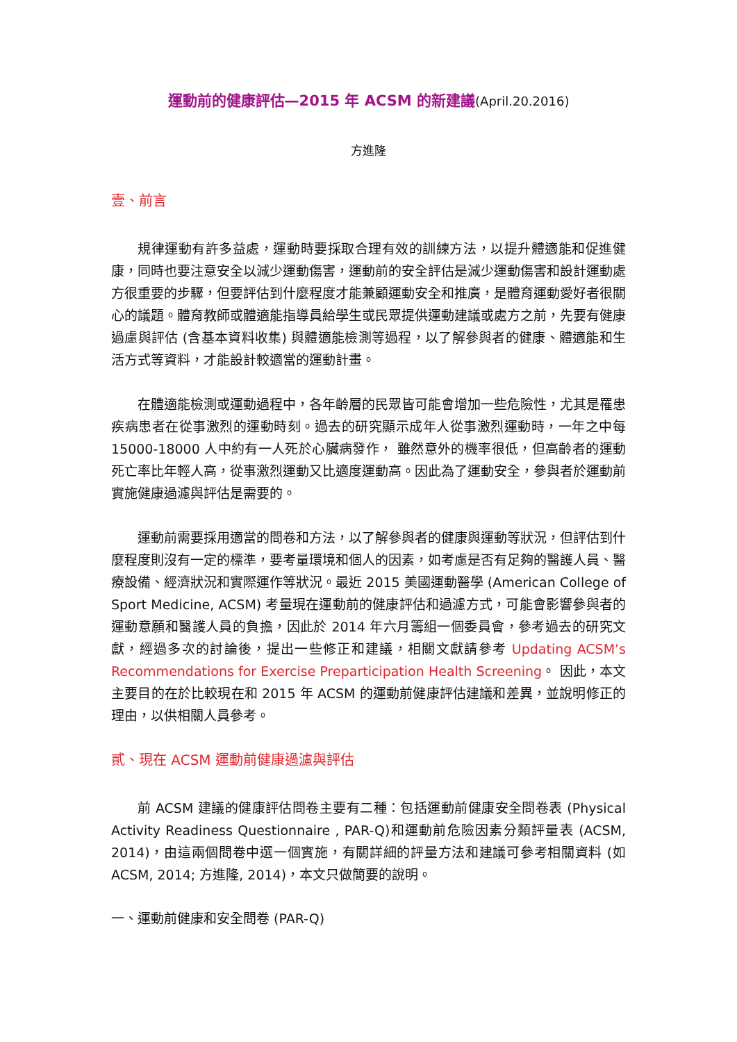運動前的健康評估—2015 年 ACSM 的新建議(April.20.2016)
方進隆
壹、前言
規律運動有許多益處，運動時要採取合理有效的訓練方法，以提升體適能和促進健康，同時也要注意安全以減少運動傷害，運動前的安全評估是減少運動傷害和設計運動處方很重要的步驟，但要評估到什麼程度才能兼顧運動安全和推廣，是體育運動愛好者很關心的議題。體育教師或體適能指導員給學生或民眾提供運動建議或處方之前，先要有健康過慮與評估 (含基本資料收集) 與體適能檢測等過程，以了解參與者的健康、體適能和生活方式等資料，才能設計較適當的運動計畫。
在體適能檢測或運動過程中，各年齡層的民眾皆可能會增加一些危險性，尤其是罹患疾病患者在從事激烈的運動時刻。過去的研究顯示成年人從事激烈運動時，一年之中每 15000-18000 人中約有一人死於心臟病發作， 雖然意外的機率很低，但高齡者的運動死亡率比年輕人高，從事激烈運動又比適度運動高。因此為了運動安全，參與者於運動前實施健康過濾與評估是需要的。
運動前需要採用適當的問卷和方法，以了解參與者的健康與運動等狀況，但評估到什麼程度則沒有一定的標準，要考量環境和個人的因素，如考慮是否有足夠的醫護人員、醫療設備、經濟狀況和實際運作等狀況。最近 2015 美國運動醫學 (American College of Sport Medicine, ACSM) 考量現在運動前的健康評估和過濾方式，可能會影響參與者的運動意願和醫護人員的負擔，因此於 2014 年六月籌組一個委員會，參考過去的研究文獻，經過多次的討論後，提出一些修正和建議，相關文獻請參考 Updating ACSM’s Recommendations for Exercise Preparticipation Health Screening。 因此，本文主要目的在於比較現在和 2015 年 ACSM 的運動前健康評估建議和差異，並說明修正的理由，以供相關人員參考。
貳、現在 ACSM 運動前健康過濾與評估
前 ACSM 建議的健康評估問卷主要有二種：包括運動前健康安全問卷表 (Physical Activity Readiness Questionnaire , PAR-Q)和運動前危險因素分類評量表 (ACSM, 2014)，由這兩個問卷中選一個實施，有關詳細的評量方法和建議可參考相關資料 (如 ACSM, 2014; 方進隆, 2014)，本文只做簡要的說明。
一、運動前健康和安全問卷 (PAR-Q)